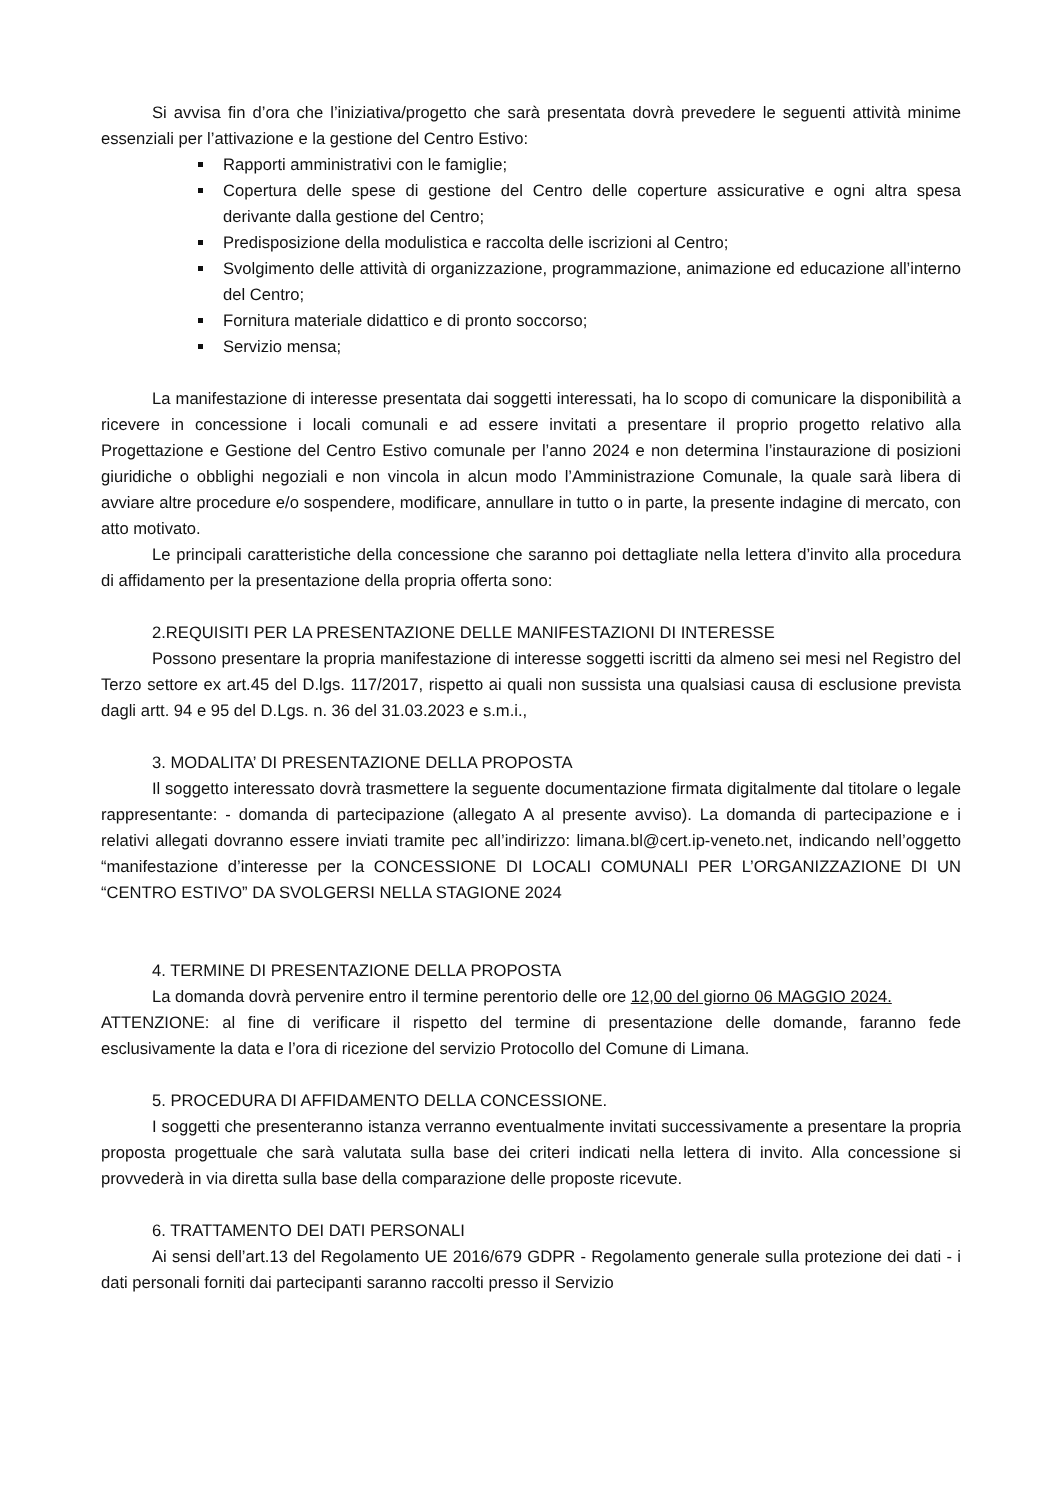Si avvisa fin d’ora che l’iniziativa/progetto che sarà presentata dovrà prevedere le seguenti attività minime essenziali per l’attivazione e la gestione del Centro Estivo:
Rapporti amministrativi con le famiglie;
Copertura delle spese di gestione del Centro delle coperture assicurative e ogni altra spesa derivante dalla gestione del Centro;
Predisposizione della modulistica e raccolta delle iscrizioni al Centro;
Svolgimento delle attività di organizzazione, programmazione, animazione ed educazione all’interno del Centro;
Fornitura materiale didattico e di pronto soccorso;
Servizio mensa;
La manifestazione di interesse presentata dai soggetti interessati, ha lo scopo di comunicare la disponibilità a ricevere in concessione i locali comunali e ad essere invitati a presentare il proprio progetto relativo alla Progettazione e Gestione del Centro Estivo comunale per l’anno 2024 e non determina l’instaurazione di posizioni giuridiche o obblighi negoziali e non vincola in alcun modo l’Amministrazione Comunale, la quale sarà libera di avviare altre procedure e/o sospendere, modificare, annullare in tutto o in parte, la presente indagine di mercato, con atto motivato.
Le principali caratteristiche della concessione che saranno poi dettagliate nella lettera d’invito alla procedura di affidamento per la presentazione della propria offerta sono:
2.REQUISITI PER LA PRESENTAZIONE DELLE MANIFESTAZIONI DI INTERESSE
Possono presentare la propria manifestazione di interesse soggetti iscritti da almeno sei mesi nel Registro del Terzo settore ex art.45 del D.lgs. 117/2017, rispetto ai quali non sussista una qualsiasi causa di esclusione prevista dagli artt. 94 e 95 del D.Lgs. n. 36 del 31.03.2023 e s.m.i.,
3. MODALITA’ DI PRESENTAZIONE DELLA PROPOSTA
Il soggetto interessato dovrà trasmettere la seguente documentazione firmata digitalmente dal titolare o legale rappresentante: - domanda di partecipazione (allegato A al presente avviso). La domanda di partecipazione e i relativi allegati dovranno essere inviati tramite pec all’indirizzo: limana.bl@cert.ip-veneto.net, indicando nell’oggetto “manifestazione d’interesse per la CONCESSIONE DI LOCALI COMUNALI PER L’ORGANIZZAZIONE DI UN “CENTRO ESTIVO” DA SVOLGERSI NELLA STAGIONE 2024
4. TERMINE DI PRESENTAZIONE DELLA PROPOSTA
La domanda dovrà pervenire entro il termine perentorio delle ore 12,00 del giorno 06 MAGGIO 2024.
ATTENZIONE: al fine di verificare il rispetto del termine di presentazione delle domande, faranno fede esclusivamente la data e l’ora di ricezione del servizio Protocollo del Comune di Limana.
5. PROCEDURA DI AFFIDAMENTO DELLA CONCESSIONE.
I soggetti che presenteranno istanza verranno eventualmente invitati successivamente a presentare la propria proposta progettuale che sarà valutata sulla base dei criteri indicati nella lettera di invito. Alla concessione si provvederà in via diretta sulla base della comparazione delle proposte ricevute.
6. TRATTAMENTO DEI DATI PERSONALI
Ai sensi dell’art.13 del Regolamento UE 2016/679 GDPR - Regolamento generale sulla protezione dei dati - i dati personali forniti dai partecipanti saranno raccolti presso il Servizio